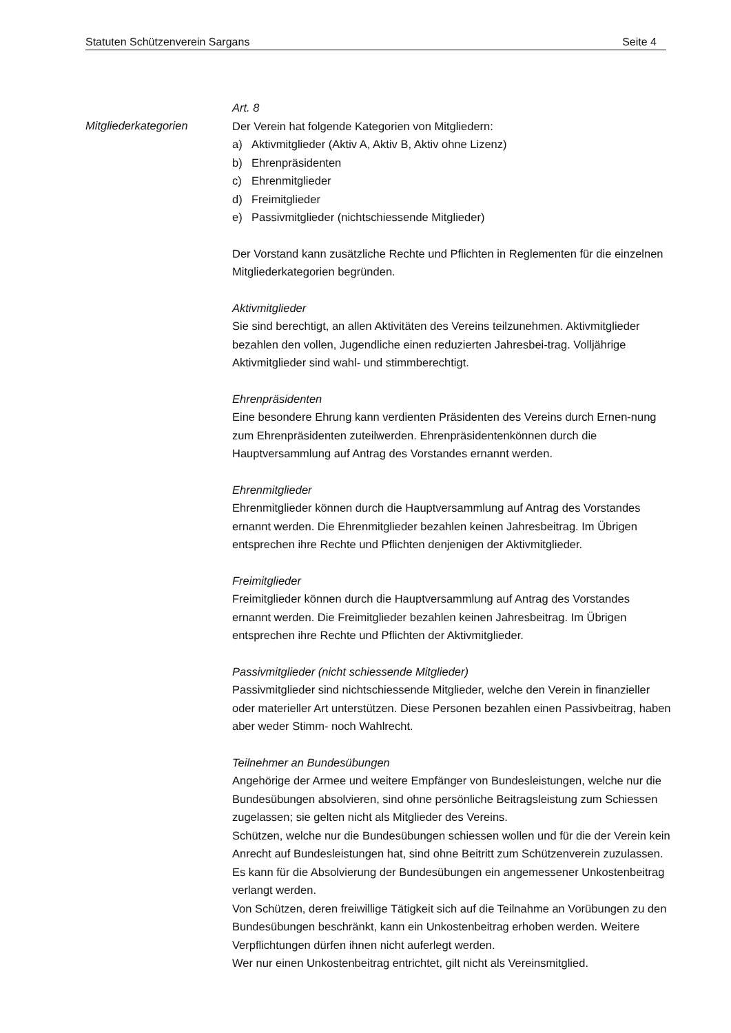Statuten Schützenverein Sargans Seite 4
Mitgliederkategorien
Art. 8
Der Verein hat folgende Kategorien von Mitgliedern:
a) Aktivmitglieder (Aktiv A, Aktiv B, Aktiv ohne Lizenz)
b) Ehrenpräsidenten
c) Ehrenmitglieder
d) Freimitglieder
e) Passivmitglieder (nichtschiessende Mitglieder)
Der Vorstand kann zusätzliche Rechte und Pflichten in Reglementen für die einzelnen Mitgliederkategorien begründen.
Aktivmitglieder
Sie sind berechtigt, an allen Aktivitäten des Vereins teilzunehmen. Aktivmitglieder bezahlen den vollen, Jugendliche einen reduzierten Jahresbei-trag. Volljährige Aktivmitglieder sind wahl- und stimmberechtigt.
Ehrenpräsidenten
Eine besondere Ehrung kann verdienten Präsidenten des Vereins durch Ernen-nung zum Ehrenpräsidenten zuteilwerden. Ehrenpräsidentenkönnen durch die Hauptversammlung auf Antrag des Vorstandes ernannt werden.
Ehrenmitglieder
Ehrenmitglieder können durch die Hauptversammlung auf Antrag des Vorstandes ernannt werden. Die Ehrenmitglieder bezahlen keinen Jahresbeitrag. Im Übrigen entsprechen ihre Rechte und Pflichten denjenigen der Aktivmitglieder.
Freimitglieder
Freimitglieder können durch die Hauptversammlung auf Antrag des Vorstandes ernannt werden. Die Freimitglieder bezahlen keinen Jahresbeitrag. Im Übrigen entsprechen ihre Rechte und Pflichten der Aktivmitglieder.
Passivmitglieder (nicht schiessende Mitglieder)
Passivmitglieder sind nichtschiessende Mitglieder, welche den Verein in finanzieller oder materieller Art unterstützen. Diese Personen bezahlen einen Passivbeitrag, haben aber weder Stimm- noch Wahlrecht.
Teilnehmer an Bundesübungen
Angehörige der Armee und weitere Empfänger von Bundesleistungen, welche nur die Bundesübungen absolvieren, sind ohne persönliche Beitragsleistung zum Schiessen zugelassen; sie gelten nicht als Mitglieder des Vereins.
Schützen, welche nur die Bundesübungen schiessen wollen und für die der Verein kein Anrecht auf Bundesleistungen hat, sind ohne Beitritt zum Schützenverein zuzulassen. Es kann für die Absolvierung der Bundesübungen ein angemessener Unkostenbeitrag verlangt werden.
Von Schützen, deren freiwillige Tätigkeit sich auf die Teilnahme an Vorübungen zu den Bundesübungen beschränkt, kann ein Unkostenbeitrag erhoben werden. Weitere Verpflichtungen dürfen ihnen nicht auferlegt werden.
Wer nur einen Unkostenbeitrag entrichtet, gilt nicht als Vereinsmitglied.